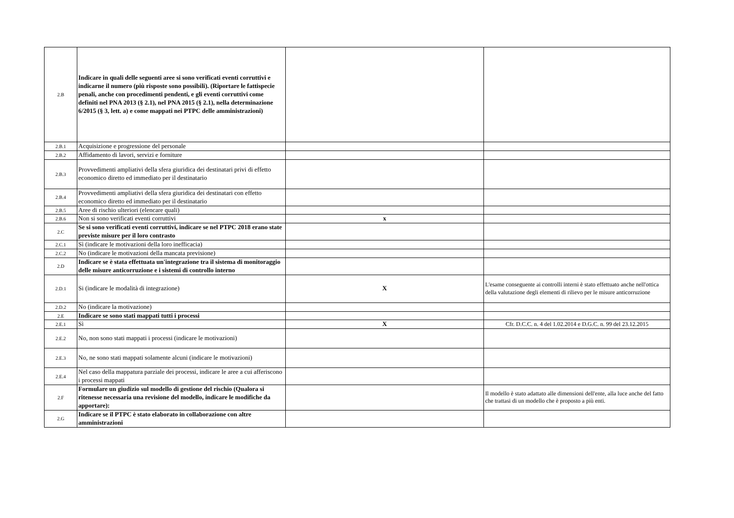| 2.B | Indicare in quali delle seguenti aree si sono verificati eventi corruttivi e indicarne il numero (più risposte sono possibili). (Riportare le fattispecie penali, anche con procedimenti pendenti, e gli eventi corruttivi come definiti nel PNA 2013 (§ 2.1), nel PNA 2015 (§ 2.1), nella determinazione 6/2015 (§ 3, lett. a) e come mappati nei PTPC delle amministrazioni) | | |
| 2.B.1 | Acquisizione e progressione del personale | | |
| 2.B.2 | Affidamento di lavori, servizi e forniture | | |
| 2.B.3 | Provvedimenti ampliativi della sfera giuridica dei destinatari privi di effetto economico diretto ed immediato per il destinatario | | |
| 2.B.4 | Provvedimenti ampliativi della sfera giuridica dei destinatari con effetto economico diretto ed immediato per il destinatario | | |
| 2.B.5 | Aree di rischio ulteriori (elencare quali) | | |
| 2.B.6 | Non si sono verificati eventi corruttivi | x | |
| 2.C | Se si sono verificati eventi corruttivi, indicare se nel PTPC 2018 erano state previste misure per il loro contrasto | | |
| 2.C.1 | Sì (indicare le motivazioni della loro inefficacia) | | |
| 2.C.2 | No (indicare le motivazioni della mancata previsione) | | |
| 2.D | Indicare se è stata effettuata un'integrazione tra il sistema di monitoraggio delle misure anticorruzione e i sistemi di controllo interno | | |
| 2.D.1 | Si (indicare le modalità di integrazione) | X | L'esame conseguente ai controlli interni è stato effettuato anche nell'ottica della valutazione degli elementi di rilievo per le misure anticorruzione |
| 2.D.2 | No (indicare la motivazione) | | |
| 2.E | Indicare se sono stati mappati tutti i processi | | |
| 2.E.1 | Sì | X | Cfr. D.C.C. n. 4 del 1.02.2014 e D.G.C. n. 99 del 23.12.2015 |
| 2.E.2 | No, non sono stati mappati i processi (indicare le motivazioni) | | |
| 2.E.3 | No, ne sono stati mappati solamente alcuni (indicare le motivazioni) | | |
| 2.E.4 | Nel caso della mappatura parziale dei processi, indicare le aree a cui afferiscono i processi mappati | | |
| 2.F | Formulare un giudizio sul modello di gestione del rischio (Qualora si ritenesse necessaria una revisione del modello, indicare le modifiche da apportare): | | Il modello è stato adattato alle dimensioni dell'ente, alla luce anche del fatto che trattasi di un modello che è proposto a più enti. |
| 2.G | Indicare se il PTPC è stato elaborato in collaborazione con altre amministrazioni | | |